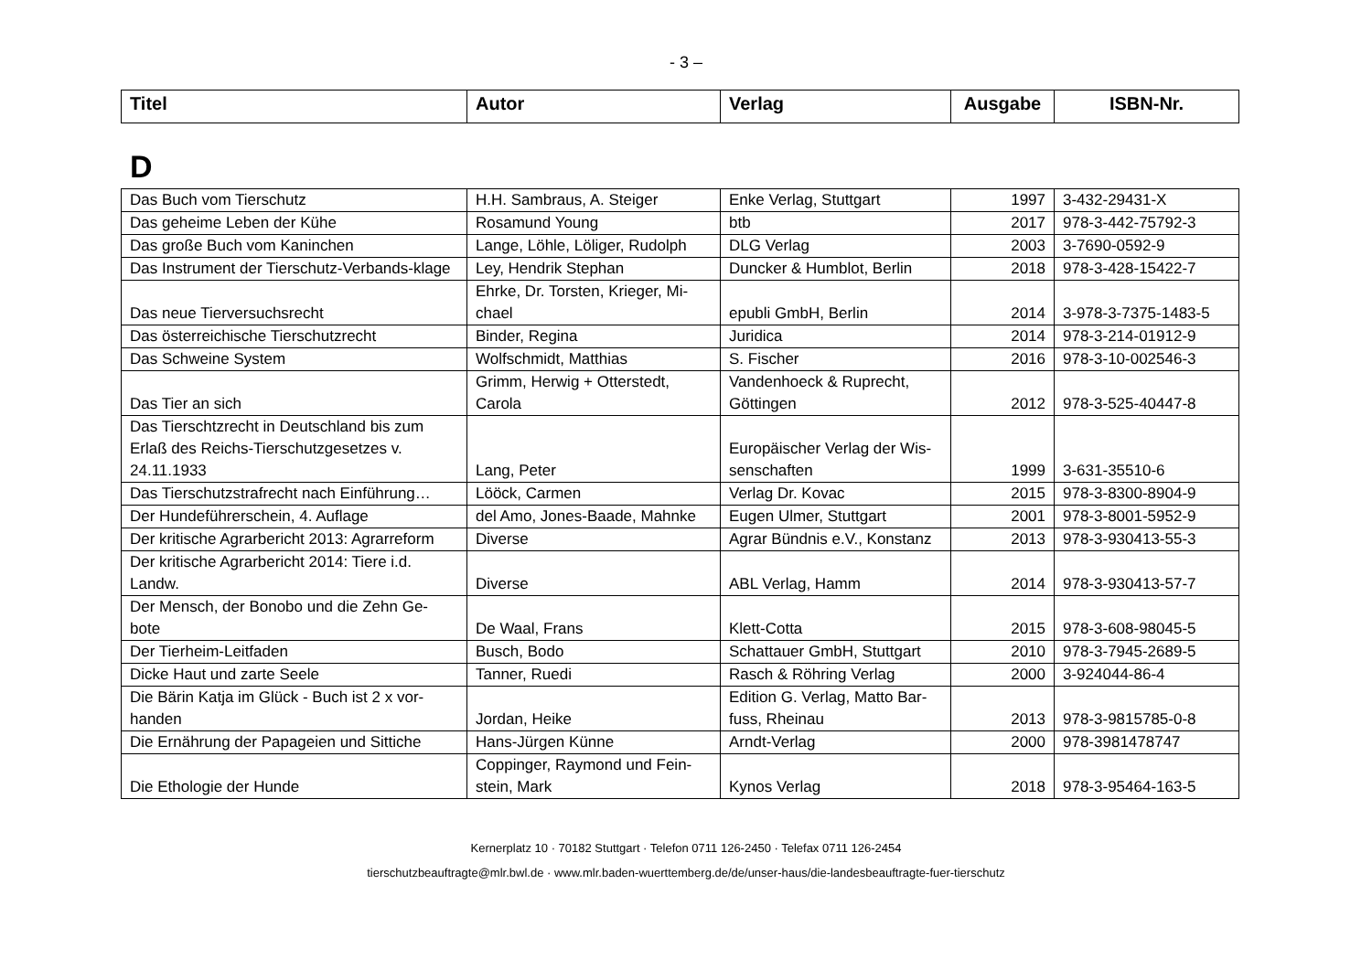- 3 –
| Titel | Autor | Verlag | Ausgabe | ISBN-Nr. |
| --- | --- | --- | --- | --- |
D
| Das Buch vom Tierschutz | H.H. Sambraus, A. Steiger | Enke Verlag, Stuttgart | 1997 | 3-432-29431-X |
| Das geheime Leben der Kühe | Rosamund Young | btb | 2017 | 978-3-442-75792-3 |
| Das große Buch vom Kaninchen | Lange, Löhle, Löliger, Rudolph | DLG Verlag | 2003 | 3-7690-0592-9 |
| Das Instrument der Tierschutz-Verbands-klage | Ley, Hendrik Stephan | Duncker & Humblot, Berlin | 2018 | 978-3-428-15422-7 |
| Das neue Tierversuchsrecht | Ehrke, Dr. Torsten, Krieger, Mi-chael | epubli GmbH, Berlin | 2014 | 3-978-3-7375-1483-5 |
| Das österreichische Tierschutzrecht | Binder, Regina | Juridica | 2014 | 978-3-214-01912-9 |
| Das Schweine System | Wolfschmidt, Matthias | S. Fischer | 2016 | 978-3-10-002546-3 |
| Das Tier an sich | Grimm, Herwig + Otterstedt, Carola | Vandenhoeck & Ruprecht, Göttingen | 2012 | 978-3-525-40447-8 |
| Das Tierschtzrecht in Deutschland bis zum Erlaß des Reichs-Tierschutzgesetzes v. 24.11.1933 | Lang, Peter | Europäischer Verlag der Wis-senschaften | 1999 | 3-631-35510-6 |
| Das Tierschutzstrafrecht nach Einführung… | Lööck, Carmen | Verlag Dr. Kovac | 2015 | 978-3-8300-8904-9 |
| Der Hundeführerschein, 4. Auflage | del Amo, Jones-Baade, Mahnke | Eugen Ulmer, Stuttgart | 2001 | 978-3-8001-5952-9 |
| Der kritische Agrarbericht 2013: Agrarreform | Diverse | Agrar Bündnis e.V., Konstanz | 2013 | 978-3-930413-55-3 |
| Der kritische Agrarbericht 2014: Tiere i.d. Landw. | Diverse | ABL Verlag, Hamm | 2014 | 978-3-930413-57-7 |
| Der Mensch, der Bonobo und die Zehn Ge-bote | De Waal, Frans | Klett-Cotta | 2015 | 978-3-608-98045-5 |
| Der Tierheim-Leitfaden | Busch, Bodo | Schattauer GmbH, Stuttgart | 2010 | 978-3-7945-2689-5 |
| Dicke Haut und zarte Seele | Tanner, Ruedi | Rasch & Röhring Verlag | 2000 | 3-924044-86-4 |
| Die Bärin Katja im Glück - Buch ist 2 x vor-handen | Jordan, Heike | Edition G. Verlag, Matto Bar-fuss, Rheinau | 2013 | 978-3-9815785-0-8 |
| Die Ernährung der Papageien und Sittiche | Hans-Jürgen Künne | Arndt-Verlag | 2000 | 978-3981478747 |
| Die Ethologie der Hunde | Coppinger, Raymond und Fein-stein, Mark | Kynos Verlag | 2018 | 978-3-95464-163-5 |
Kernerplatz 10 · 70182 Stuttgart · Telefon 0711 126-2450 · Telefax 0711 126-2454
tierschutzbeauftragte@mlr.bwl.de · www.mlr.baden-wuerttemberg.de/de/unser-haus/die-landesbeauftragte-fuer-tierschutz